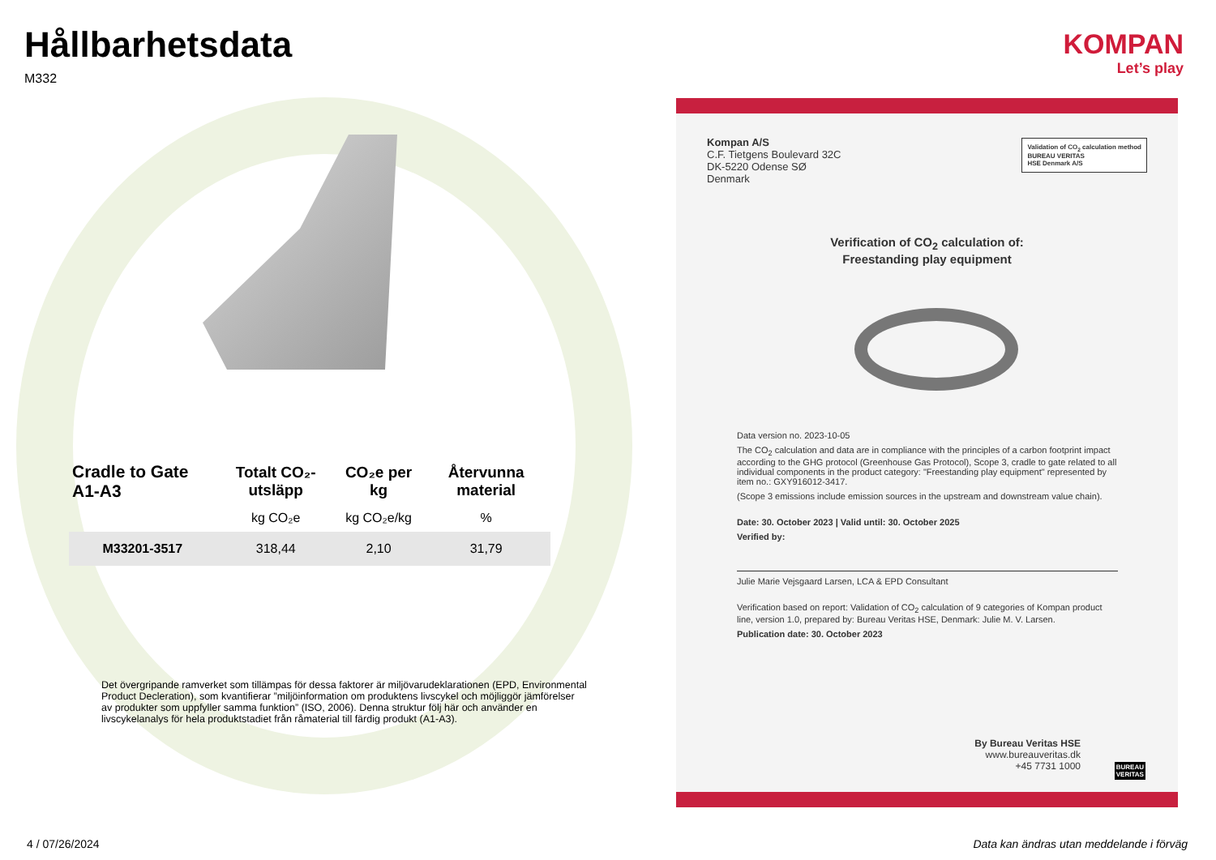Hållbarhetsdata
M332
| Cradle to Gate A1-A3 | Totalt CO₂-utsläpp | CO₂e per kg | Återvunna material |
| --- | --- | --- | --- |
| | kg CO₂e | kg CO₂e/kg | % |
| M33201-3517 | 318,44 | 2,10 | 31,79 |
Det övergripande ramverket som tillämpas för dessa faktorer är miljövarudeklarationen (EPD, Environmental Product Decleration), som kvantifierar ”miljöinformation om produktens livscykel och möjliggör jämförelser av produkter som uppfyller samma funktion” (ISO, 2006). Denna struktur följ här och använder en livscykelanalys för hela produktstadiet från råmaterial till färdig produkt (A1-A3).
KOMPAN
Let’s play
Kompan A/S
C.F. Tietgens Boulevard 32C
DK-5220 Odense SØ
Denmark
Validation of CO<sub>2</sub> calculation method
BUREAU VERITAS
HSE Denmark A/S
Verification of CO<sub>2</sub> calculation of:
Freestanding play equipment
Data version no. 2023-10-05
The CO<sub>2</sub> calculation and data are in compliance with the principles of a carbon footprint impact according to the GHG protocol (Greenhouse Gas Protocol), Scope 3, cradle to gate related to all individual components in the product category: "Freestanding play equipment" represented by item no.: GXY916012-3417.
(Scope 3 emissions include emission sources in the upstream and downstream value chain).
Date: 30. October 2023 | Valid until: 30. October 2025
Verified by:
Julie Marie Vejsgaard Larsen, LCA & EPD Consultant
Verification based on report: Validation of CO<sub>2</sub> calculation of 9 categories of Kompan product line, version 1.0, prepared by: Bureau Veritas HSE, Denmark: Julie M. V. Larsen.
Publication date: 30. October 2023
By Bureau Veritas HSE
www.bureauveritas.dk
+45 7731 1000
BUREAU
VERITAS
4 / 07/26/2024
Data kan ändras utan meddelande i förväg